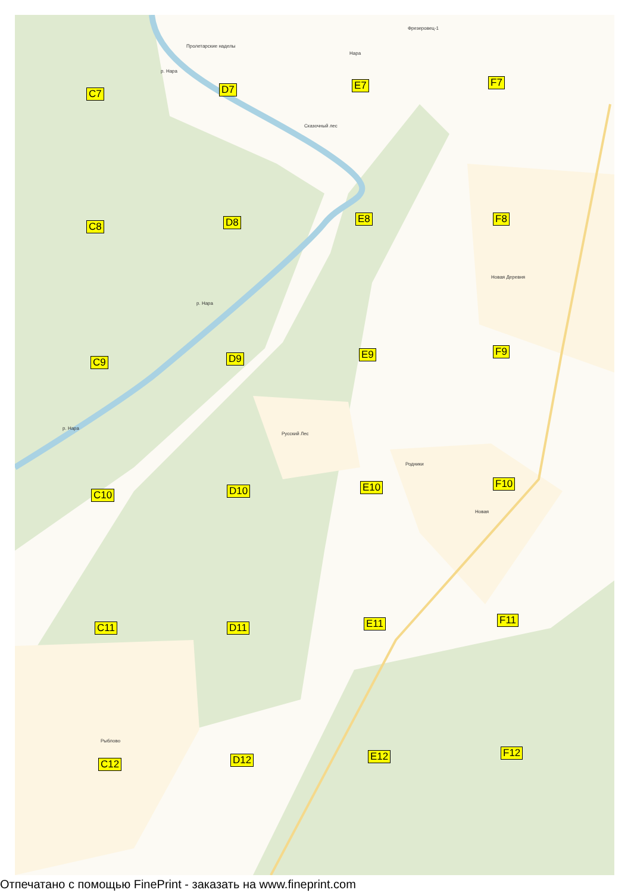C7 D7 E7 F7
C8 D8 E8 F8
C9 D9 E9 F9
C10 D10 E10 F10
C11 D11 E11 F11
C12 D12 E12 F12
Пролетарские наделы
Фрезеровец-1
Нара
Сказочный лес
Новая Деревня
Русский Лес
Родники
Новая
Рыблово
р. Нара
р. Нара
р. Нара
Отпечатано с помощью FinePrint - заказать на www.fineprint.com